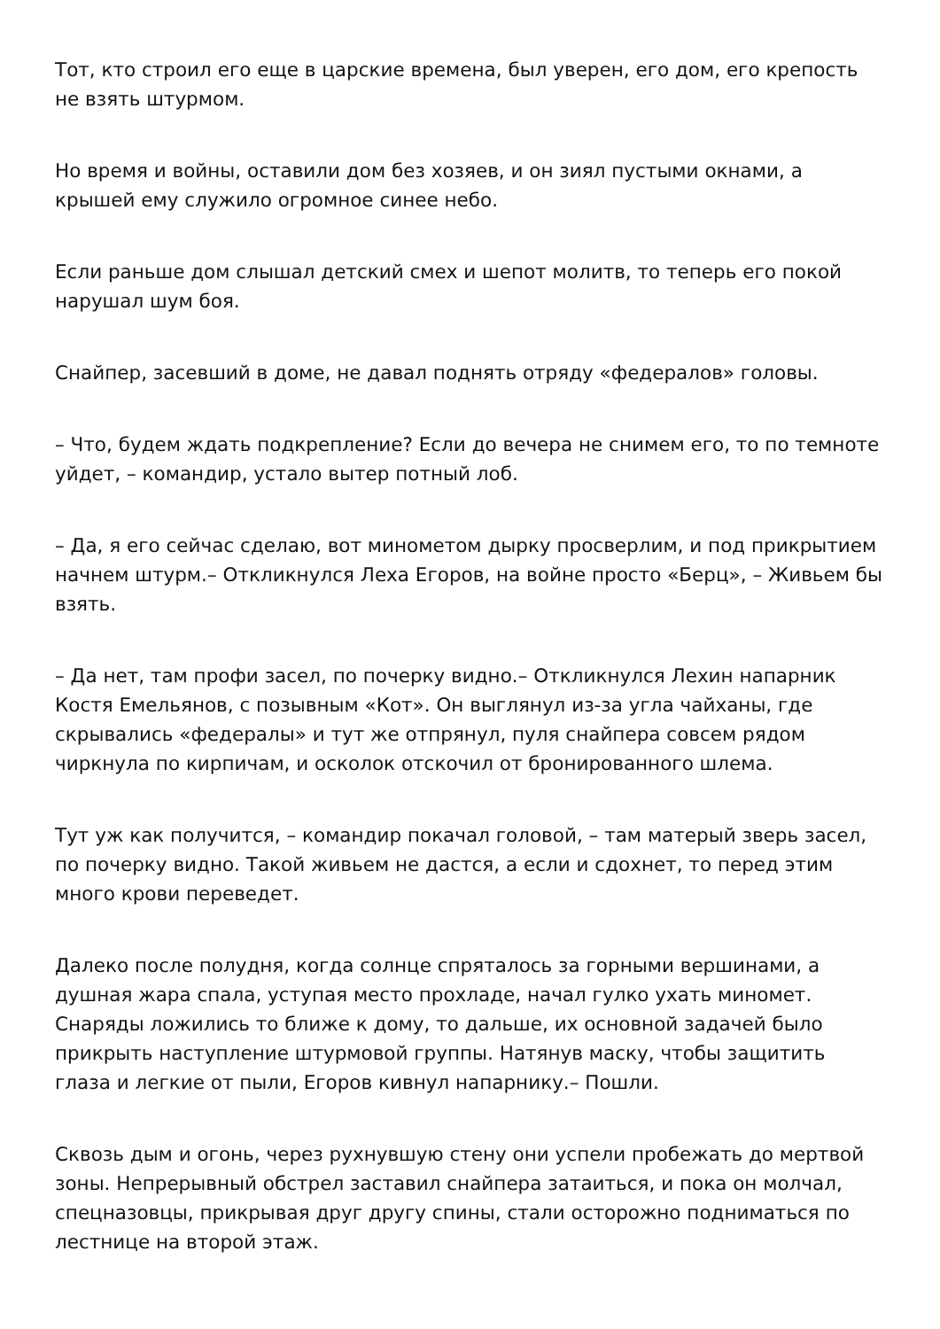Тот, кто строил его еще в царские времена, был уверен, его дом, его крепость не взять штурмом.
Но время и войны, оставили дом без хозяев, и он зиял пустыми окнами, а крышей ему служило огромное синее небо.
Если раньше дом слышал детский смех и шепот молитв, то теперь его покой нарушал шум боя.
Снайпер, засевший в доме, не давал поднять отряду «федералов» головы.
– Что, будем ждать подкрепление? Если до вечера не снимем его, то по темноте уйдет, – командир, устало вытер потный лоб.
– Да, я его сейчас сделаю, вот минометом дырку просверлим, и под прикрытием начнем штурм.– Откликнулся Леха Егоров, на войне просто «Берц», – Живьем бы взять.
– Да нет, там профи засел, по почерку видно.– Откликнулся Лехин напарник Костя Емельянов, с позывным «Кот». Он выглянул из-за угла чайханы, где скрывались «федералы» и тут же отпрянул, пуля снайпера совсем рядом чиркнула по кирпичам, и осколок отскочил от бронированного шлема.
Тут уж как получится, – командир покачал головой, – там матерый зверь засел, по почерку видно. Такой живьем не дастся, а если и сдохнет, то перед этим много крови переведет.
Далеко после полудня, когда солнце спряталось за горными вершинами, а душная жара спала, уступая место прохладе, начал гулко ухать миномет. Снаряды ложились то ближе к дому, то дальше, их основной задачей было прикрыть наступление штурмовой группы. Натянув маску, чтобы защитить глаза и легкие от пыли, Егоров кивнул напарнику.– Пошли.
Сквозь дым и огонь, через рухнувшую стену они успели пробежать до мертвой зоны. Непрерывный обстрел заставил снайпера затаиться, и пока он молчал, спецназовцы, прикрывая друг другу спины, стали осторожно подниматься по лестнице на второй этаж.